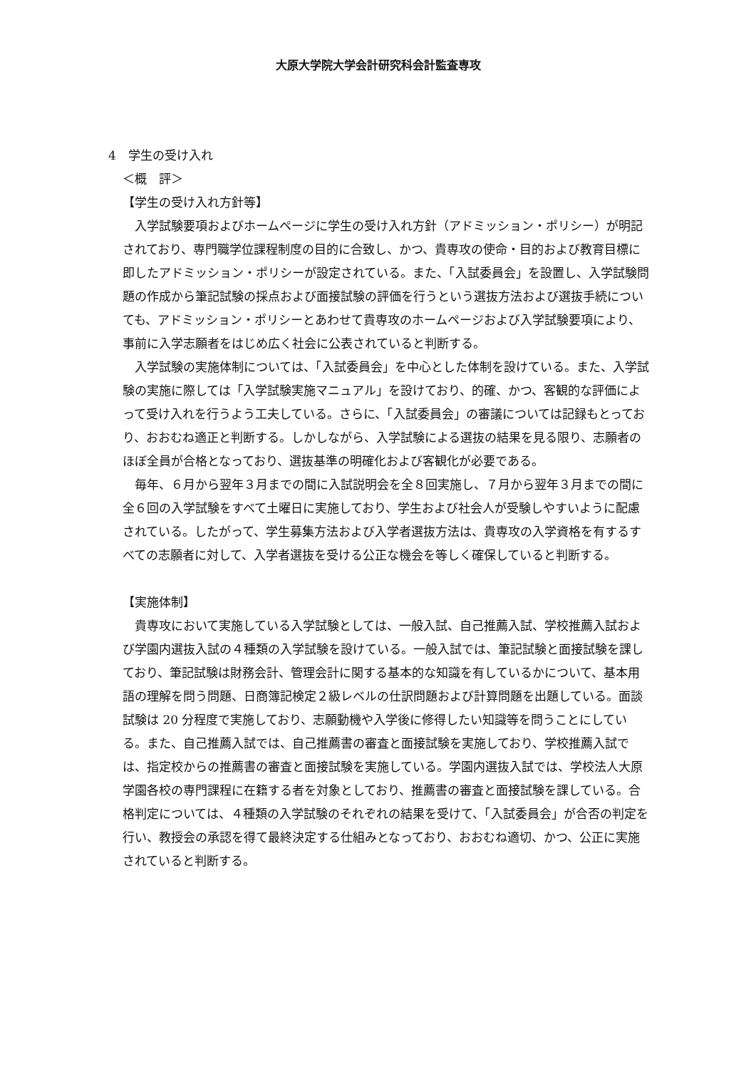大原大学院大学会計研究科会計監査専攻
4　学生の受け入れ
＜概　評＞
【学生の受け入れ方針等】
入学試験要項およびホームページに学生の受け入れ方針（アドミッション・ポリシー）が明記されており、専門職学位課程制度の目的に合致し、かつ、貴専攻の使命・目的および教育目標に即したアドミッション・ポリシーが設定されている。また、「入試委員会」を設置し、入学試験問題の作成から筆記試験の採点および面接試験の評価を行うという選抜方法および選抜手続についても、アドミッション・ポリシーとあわせて貴専攻のホームページおよび入学試験要項により、事前に入学志願者をはじめ広く社会に公表されていると判断する。
入学試験の実施体制については、「入試委員会」を中心とした体制を設けている。また、入学試験の実施に際しては「入学試験実施マニュアル」を設けており、的確、かつ、客観的な評価によって受け入れを行うよう工夫している。さらに、「入試委員会」の審議については記録もとっており、おおむね適正と判断する。しかしながら、入学試験による選抜の結果を見る限り、志願者のほぼ全員が合格となっており、選抜基準の明確化および客観化が必要である。
毎年、６月から翌年３月までの間に入試説明会を全８回実施し、７月から翌年３月までの間に全６回の入学試験をすべて土曜日に実施しており、学生および社会人が受験しやすいように配慮されている。したがって、学生募集方法および入学者選抜方法は、貴専攻の入学資格を有するすべての志願者に対して、入学者選抜を受ける公正な機会を等しく確保していると判断する。
【実施体制】
貴専攻において実施している入学試験としては、一般入試、自己推薦入試、学校推薦入試および学園内選抜入試の４種類の入学試験を設けている。一般入試では、筆記試験と面接試験を課しており、筆記試験は財務会計、管理会計に関する基本的な知識を有しているかについて、基本用語の理解を問う問題、日商簿記検定２級レベルの仕訳問題および計算問題を出題している。面談試験は 20 分程度で実施しており、志願動機や入学後に修得したい知識等を問うことにしている。また、自己推薦入試では、自己推薦書の審査と面接試験を実施しており、学校推薦入試では、指定校からの推薦書の審査と面接試験を実施している。学園内選抜入試では、学校法人大原学園各校の専門課程に在籍する者を対象としており、推薦書の審査と面接試験を課している。合格判定については、４種類の入学試験のそれぞれの結果を受けて、「入試委員会」が合否の判定を行い、教授会の承認を得て最終決定する仕組みとなっており、おおむね適切、かつ、公正に実施されていると判断する。